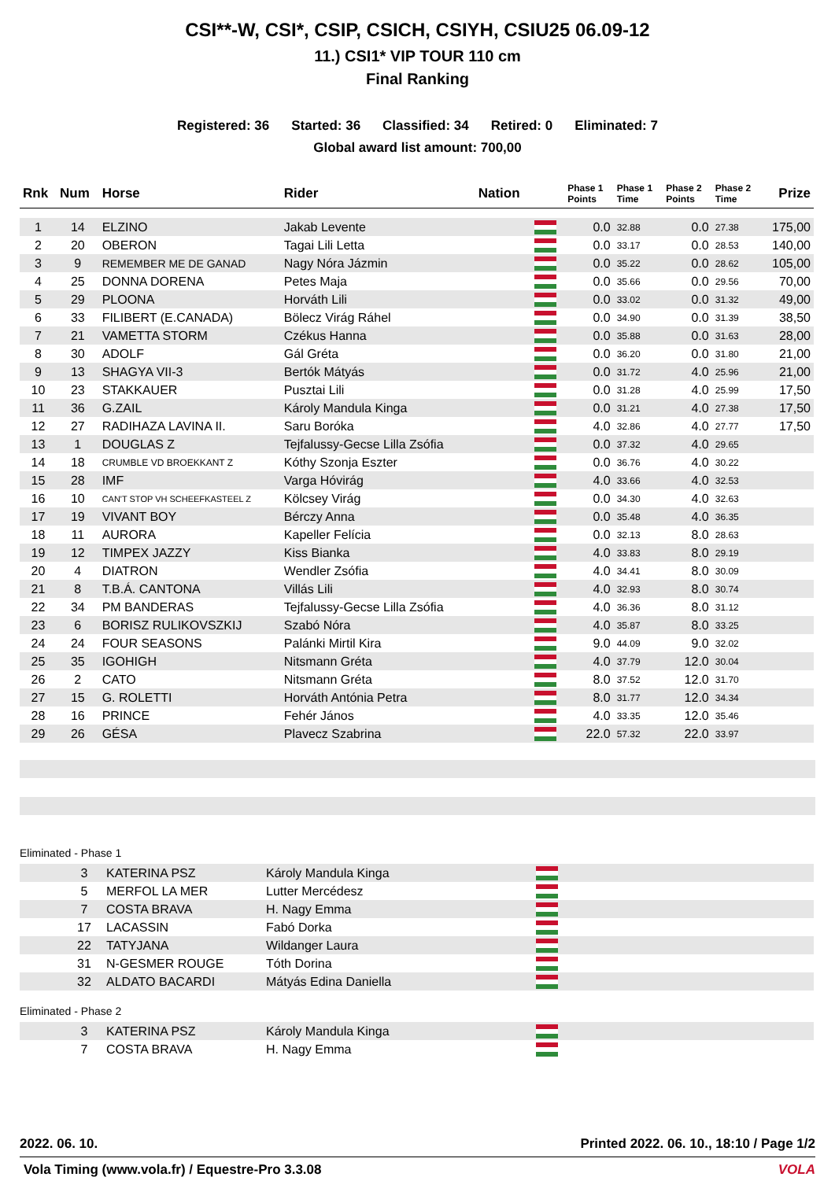CSI**-W, CSI*, CSIP, CSICH, CSIYH, CSIU25 06.09-12
11.) CSI1* VIP TOUR 110 cm
Final Ranking
Registered: 36 Started: 36 Classified: 34 Retired: 0 Eliminated: 7
Global award list amount: 700,00
| Rnk | Num | Horse | Rider | Nation | | Phase 1 Points | Phase 1 Time | Phase 2 Points | Phase 2 Time | Prize |
| --- | --- | --- | --- | --- | --- | --- | --- | --- | --- | --- |
| 1 | 14 | ELZINO | Jakab Levente | | | 0.0 | 32.88 | 0.0 | 27.38 | 175,00 |
| 2 | 20 | OBERON | Tagai Lili Letta | | | 0.0 | 33.17 | 0.0 | 28.53 | 140,00 |
| 3 | 9 | REMEMBER ME DE GANAD | Nagy Nóra Jázmin | | | 0.0 | 35.22 | 0.0 | 28.62 | 105,00 |
| 4 | 25 | DONNA DORENA | Petes Maja | | | 0.0 | 35.66 | 0.0 | 29.56 | 70,00 |
| 5 | 29 | PLOONA | Horváth Lili | | | 0.0 | 33.02 | 0.0 | 31.32 | 49,00 |
| 6 | 33 | FILIBERT (E.CANADA) | Bölecz Virág Ráhel | | | 0.0 | 34.90 | 0.0 | 31.39 | 38,50 |
| 7 | 21 | VAMETTA STORM | Czékus Hanna | | | 0.0 | 35.88 | 0.0 | 31.63 | 28,00 |
| 8 | 30 | ADOLF | Gál Gréta | | | 0.0 | 36.20 | 0.0 | 31.80 | 21,00 |
| 9 | 13 | SHAGYA VII-3 | Bertók Mátyás | | | 0.0 | 31.72 | 4.0 | 25.96 | 21,00 |
| 10 | 23 | STAKKAUER | Pusztai Lili | | | 0.0 | 31.28 | 4.0 | 25.99 | 17,50 |
| 11 | 36 | G.ZAIL | Károly Mandula Kinga | | | 0.0 | 31.21 | 4.0 | 27.38 | 17,50 |
| 12 | 27 | RADIHAZA LAVINA II. | Saru Boróka | | | 4.0 | 32.86 | 4.0 | 27.77 | 17,50 |
| 13 | 1 | DOUGLAS Z | Tejfalussy-Gecse Lilla Zsófia | | | 0.0 | 37.32 | 4.0 | 29.65 | |
| 14 | 18 | CRUMBLE VD BROEKKANT Z | Kóthy Szonja Eszter | | | 0.0 | 36.76 | 4.0 | 30.22 | |
| 15 | 28 | IMF | Varga Hóvirág | | | 4.0 | 33.66 | 4.0 | 32.53 | |
| 16 | 10 | CAN'T STOP VH SCHEEFKASTEEL Z | Kölcsey Virág | | | 0.0 | 34.30 | 4.0 | 32.63 | |
| 17 | 19 | VIVANT BOY | Bérczy Anna | | | 0.0 | 35.48 | 4.0 | 36.35 | |
| 18 | 11 | AURORA | Kapeller Felícia | | | 0.0 | 32.13 | 8.0 | 28.63 | |
| 19 | 12 | TIMPEX JAZZY | Kiss Bianka | | | 4.0 | 33.83 | 8.0 | 29.19 | |
| 20 | 4 | DIATRON | Wendler Zsófia | | | 4.0 | 34.41 | 8.0 | 30.09 | |
| 21 | 8 | T.B.Á. CANTONA | Villás Lili | | | 4.0 | 32.93 | 8.0 | 30.74 | |
| 22 | 34 | PM BANDERAS | Tejfalussy-Gecse Lilla Zsófia | | | 4.0 | 36.36 | 8.0 | 31.12 | |
| 23 | 6 | BORISZ RULIKOVSZKIJ | Szabó Nóra | | | 4.0 | 35.87 | 8.0 | 33.25 | |
| 24 | 24 | FOUR SEASONS | Palánki Mirtil Kira | | | 9.0 | 44.09 | 9.0 | 32.02 | |
| 25 | 35 | IGOHIGH | Nitsmann Gréta | | | 4.0 | 37.79 | 12.0 | 30.04 | |
| 26 | 2 | CATO | Nitsmann Gréta | | | 8.0 | 37.52 | 12.0 | 31.70 | |
| 27 | 15 | G. ROLETTI | Horváth Antónia Petra | | | 8.0 | 31.77 | 12.0 | 34.34 | |
| 28 | 16 | PRINCE | Fehér János | | | 4.0 | 33.35 | 12.0 | 35.46 | |
| 29 | 26 | GÉSA | Plavecz Szabrina | | | 22.0 | 57.32 | 22.0 | 33.97 | |
Eliminated - Phase 1
| | 3 | KATERINA PSZ | Károly Mandula Kinga | |
| | 5 | MERFOL LA MER | Lutter Mercédesz | |
| | 7 | COSTA BRAVA | H. Nagy Emma | |
| | 17 | LACASSIN | Fabó Dorka | |
| | 22 | TATYJANA | Wildanger Laura | |
| | 31 | N-GESMER ROUGE | Tóth Dorina | |
| | 32 | ALDATO BACARDI | Mátyás Edina Daniella | |
Eliminated - Phase 2
| | 3 | KATERINA PSZ | Károly Mandula Kinga | |
| | 7 | COSTA BRAVA | H. Nagy Emma | |
2022. 06. 10. Printed 2022. 06. 10., 18:10 / Page 1/2
Vola Timing (www.vola.fr) / Equestre-Pro 3.3.08 VOLA